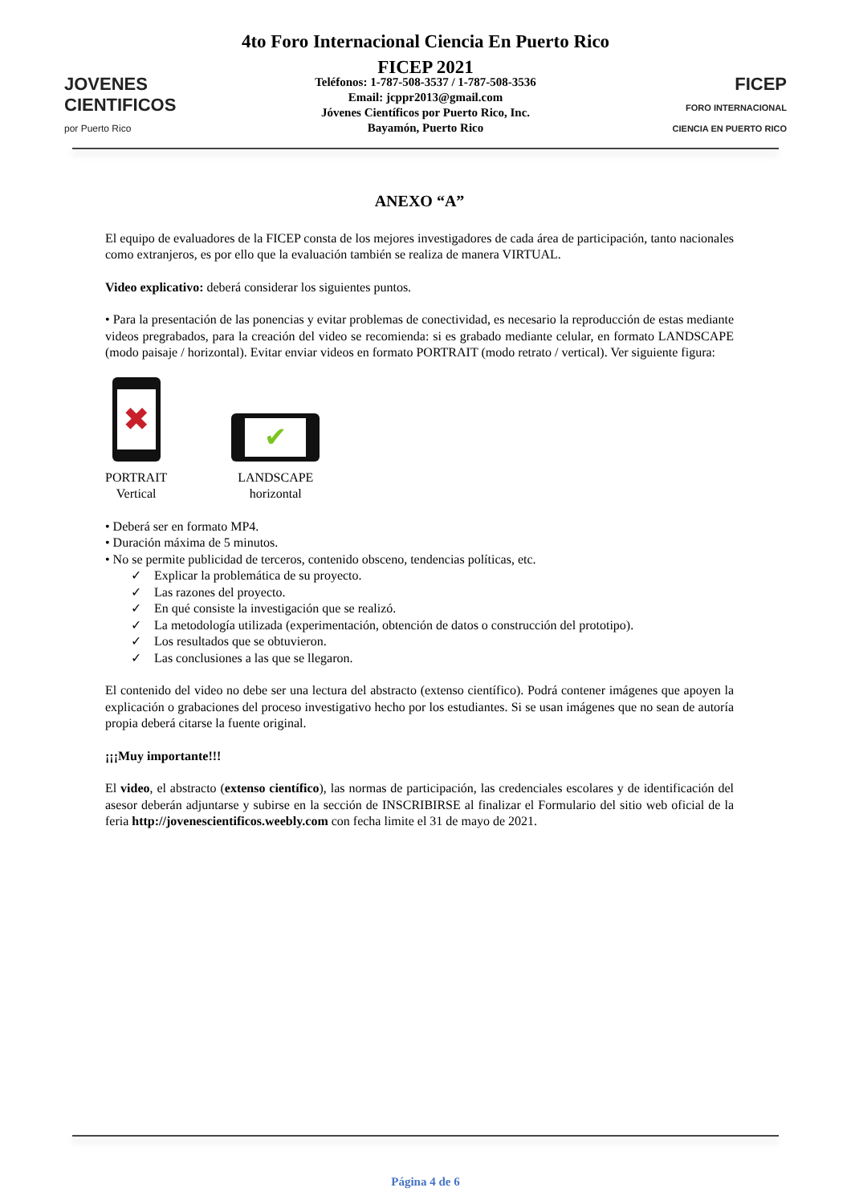4to Foro Internacional Ciencia En Puerto Rico
FICEP 2021
JOVENES
CIENTIFICOS
por Puerto Rico
Teléfonos: 1-787-508-3537 / 1-787-508-3536
Email: jcppr2013@gmail.com
Jóvenes Científicos por Puerto Rico, Inc.
Bayamón, Puerto Rico
FICEP
FORO INTERNACIONAL
CIENCIA EN PUERTO RICO
ANEXO “A”
El equipo de evaluadores de la FICEP consta de los mejores investigadores de cada área de participación, tanto nacionales como extranjeros, es por ello que la evaluación también se realiza de manera VIRTUAL.
Video explicativo: deberá considerar los siguientes puntos.
• Para la presentación de las ponencias y evitar problemas de conectividad, es necesario la reproducción de estas mediante videos pregrabados, para la creación del video se recomienda: si es grabado mediante celular, en formato LANDSCAPE (modo paisaje / horizontal). Evitar enviar videos en formato PORTRAIT (modo retrato / vertical). Ver siguiente figura:
✖
PORTRAIT
Vertical
✔
LANDSCAPE
horizontal
• Deberá ser en formato MP4.
• Duración máxima de 5 minutos.
• No se permite publicidad de terceros, contenido obsceno, tendencias políticas, etc.
✓ Explicar la problemática de su proyecto.
✓ Las razones del proyecto.
✓ En qué consiste la investigación que se realizó.
✓ La metodología utilizada (experimentación, obtención de datos o construcción del prototipo).
✓ Los resultados que se obtuvieron.
✓ Las conclusiones a las que se llegaron.
El contenido del video no debe ser una lectura del abstracto (extenso científico). Podrá contener imágenes que apoyen la explicación o grabaciones del proceso investigativo hecho por los estudiantes. Si se usan imágenes que no sean de autoría propia deberá citarse la fuente original.
¡¡¡Muy importante!!!
El video, el abstracto (extenso científico), las normas de participación, las credenciales escolares y de identificación del asesor deberán adjuntarse y subirse en la sección de INSCRIBIRSE al finalizar el Formulario del sitio web oficial de la feria http://jovenescientificos.weebly.com con fecha limite el 31 de mayo de 2021.
Página 4 de 6